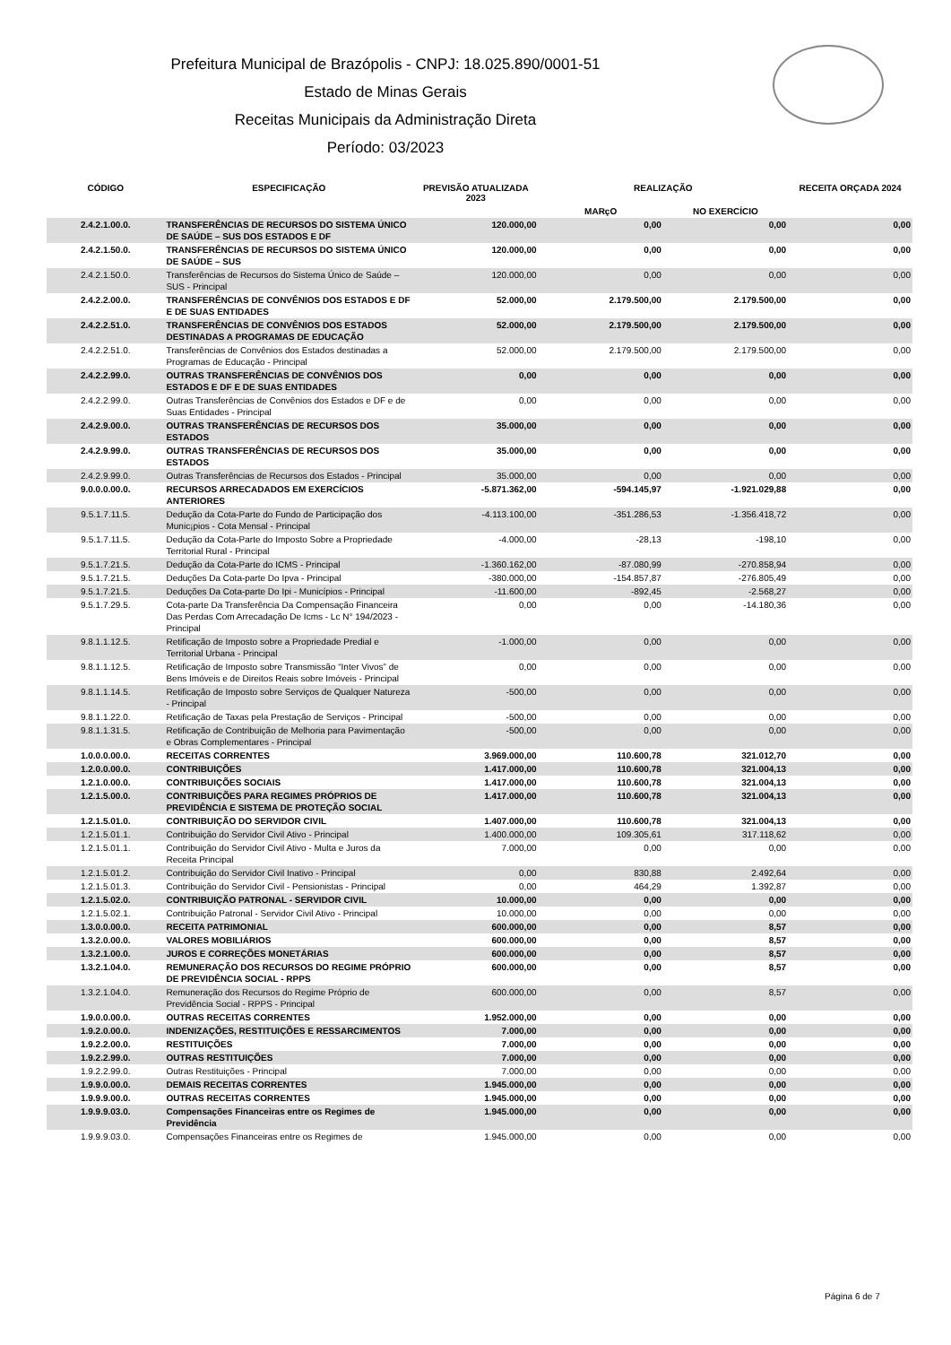Prefeitura Municipal de Brazópolis - CNPJ: 18.025.890/0001-51
Estado de Minas Gerais
Receitas Municipais da Administração Direta
Período: 03/2023
| CÓDIGO | ESPECIFICAÇÃO | PREVISÃO ATUALIZADA 2023 | REALIZAÇÃO | | RECEITA ORÇADA 2024 |
| --- | --- | --- | --- | --- | --- |
| | | | MARçO | NO EXERCÍCIO | |
| 2.4.2.1.00.0. | TRANSFERÊNCIAS DE RECURSOS DO SISTEMA ÚNICO DE SAÚDE – SUS DOS ESTADOS E DF | 120.000,00 | 0,00 | 0,00 | 0,00 |
| 2.4.2.1.50.0. | TRANSFERÊNCIAS DE RECURSOS DO SISTEMA ÚNICO DE SAÚDE – SUS | 120.000,00 | 0,00 | 0,00 | 0,00 |
| 2.4.2.1.50.0. | Transferências de Recursos do Sistema Único de Saúde – SUS - Principal | 120.000,00 | 0,00 | 0,00 | 0,00 |
| 2.4.2.2.00.0. | TRANSFERÊNCIAS DE CONVÊNIOS DOS ESTADOS E DF E DE SUAS ENTIDADES | 52.000,00 | 2.179.500,00 | 2.179.500,00 | 0,00 |
| 2.4.2.2.51.0. | TRANSFERÊNCIAS DE CONVÊNIOS DOS ESTADOS DESTINADAS A PROGRAMAS DE EDUCAÇÃO | 52.000,00 | 2.179.500,00 | 2.179.500,00 | 0,00 |
| 2.4.2.2.51.0. | Transferências de Convênios dos Estados destinadas a Programas de Educação - Principal | 52.000,00 | 2.179.500,00 | 2.179.500,00 | 0,00 |
| 2.4.2.2.99.0. | OUTRAS TRANSFERÊNCIAS DE CONVÊNIOS DOS ESTADOS E DF E DE SUAS ENTIDADES | 0,00 | 0,00 | 0,00 | 0,00 |
| 2.4.2.2.99.0. | Outras Transferências de Convênios dos Estados e DF e de Suas Entidades - Principal | 0,00 | 0,00 | 0,00 | 0,00 |
| 2.4.2.9.00.0. | OUTRAS TRANSFERÊNCIAS DE RECURSOS DOS ESTADOS | 35.000,00 | 0,00 | 0,00 | 0,00 |
| 2.4.2.9.99.0. | OUTRAS TRANSFERÊNCIAS DE RECURSOS DOS ESTADOS | 35.000,00 | 0,00 | 0,00 | 0,00 |
| 2.4.2.9.99.0. | Outras Transferências de Recursos dos Estados - Principal | 35.000,00 | 0,00 | 0,00 | 0,00 |
| 9.0.0.0.00.0. | RECURSOS ARRECADADOS EM EXERCÍCIOS ANTERIORES | -5.871.362,00 | -594.145,97 | -1.921.029,88 | 0,00 |
| 9.5.1.7.11.5. | Dedução da Cota-Parte do Fundo de Participação dos Munic¡pios - Cota Mensal - Principal | -4.113.100,00 | -351.286,53 | -1.356.418,72 | 0,00 |
| 9.5.1.7.11.5. | Dedução da Cota-Parte do Imposto Sobre a Propriedade Territorial Rural - Principal | -4.000,00 | -28,13 | -198,10 | 0,00 |
| 9.5.1.7.21.5. | Dedução da Cota-Parte do ICMS - Principal | -1.360.162,00 | -87.080,99 | -270.858,94 | 0,00 |
| 9.5.1.7.21.5. | Deduções Da Cota-parte Do Ipva - Principal | -380.000,00 | -154.857,87 | -276.805,49 | 0,00 |
| 9.5.1.7.21.5. | Deduções Da Cota-parte Do Ipi - Municípios - Principal | -11.600,00 | -892,45 | -2.568,27 | 0,00 |
| 9.5.1.7.29.5. | Cota-parte Da Transferência Da Compensação Financeira Das Perdas Com Arrecadação De Icms - Lc N° 194/2023 - Principal | 0,00 | 0,00 | -14.180,36 | 0,00 |
| 9.8.1.1.12.5. | Retificação de Imposto sobre a Propriedade Predial e Territorial Urbana - Principal | -1.000,00 | 0,00 | 0,00 | 0,00 |
| 9.8.1.1.12.5. | Retificação de Imposto sobre Transmissão “Inter Vivos” de Bens Imóveis e de Direitos Reais sobre Imóveis - Principal | 0,00 | 0,00 | 0,00 | 0,00 |
| 9.8.1.1.14.5. | Retificação de Imposto sobre Serviços de Qualquer Natureza - Principal | -500,00 | 0,00 | 0,00 | 0,00 |
| 9.8.1.1.22.0. | Retificação de Taxas pela Prestação de Serviços - Principal | -500,00 | 0,00 | 0,00 | 0,00 |
| 9.8.1.1.31.5. | Retificação de Contribuição de Melhoria para Pavimentação e Obras Complementares - Principal | -500,00 | 0,00 | 0,00 | 0,00 |
| 1.0.0.0.00.0. | RECEITAS CORRENTES | 3.969.000,00 | 110.600,78 | 321.012,70 | 0,00 |
| 1.2.0.0.00.0. | CONTRIBUIÇÕES | 1.417.000,00 | 110.600,78 | 321.004,13 | 0,00 |
| 1.2.1.0.00.0. | CONTRIBUIÇÕES SOCIAIS | 1.417.000,00 | 110.600,78 | 321.004,13 | 0,00 |
| 1.2.1.5.00.0. | CONTRIBUIÇÕES PARA REGIMES PRÓPRIOS DE PREVIDÊNCIA E SISTEMA DE PROTEÇÃO SOCIAL | 1.417.000,00 | 110.600,78 | 321.004,13 | 0,00 |
| 1.2.1.5.01.0. | CONTRIBUIÇÃO DO SERVIDOR CIVIL | 1.407.000,00 | 110.600,78 | 321.004,13 | 0,00 |
| 1.2.1.5.01.1. | Contribuição do Servidor Civil Ativo - Principal | 1.400.000,00 | 109.305,61 | 317.118,62 | 0,00 |
| 1.2.1.5.01.1. | Contribuição do Servidor Civil Ativo - Multa e Juros da Receita Principal | 7.000,00 | 0,00 | 0,00 | 0,00 |
| 1.2.1.5.01.2. | Contribuição do Servidor Civil Inativo - Principal | 0,00 | 830,88 | 2.492,64 | 0,00 |
| 1.2.1.5.01.3. | Contribuição do Servidor Civil - Pensionistas - Principal | 0,00 | 464,29 | 1.392,87 | 0,00 |
| 1.2.1.5.02.0. | CONTRIBUIÇÃO PATRONAL - SERVIDOR CIVIL | 10.000,00 | 0,00 | 0,00 | 0,00 |
| 1.2.1.5.02.1. | Contribuição Patronal - Servidor Civil Ativo - Principal | 10.000,00 | 0,00 | 0,00 | 0,00 |
| 1.3.0.0.00.0. | RECEITA PATRIMONIAL | 600.000,00 | 0,00 | 8,57 | 0,00 |
| 1.3.2.0.00.0. | VALORES MOBILIÁRIOS | 600.000,00 | 0,00 | 8,57 | 0,00 |
| 1.3.2.1.00.0. | JUROS E CORREÇÕES MONETÁRIAS | 600.000,00 | 0,00 | 8,57 | 0,00 |
| 1.3.2.1.04.0. | REMUNERAÇÃO DOS RECURSOS DO REGIME PRÓPRIO DE PREVIDÊNCIA SOCIAL - RPPS | 600.000,00 | 0,00 | 8,57 | 0,00 |
| 1.3.2.1.04.0. | Remuneração dos Recursos do Regime Próprio de Previdência Social - RPPS - Principal | 600.000,00 | 0,00 | 8,57 | 0,00 |
| 1.9.0.0.00.0. | OUTRAS RECEITAS CORRENTES | 1.952.000,00 | 0,00 | 0,00 | 0,00 |
| 1.9.2.0.00.0. | INDENIZAÇÕES, RESTITUIÇÕES E RESSARCIMENTOS | 7.000,00 | 0,00 | 0,00 | 0,00 |
| 1.9.2.2.00.0. | RESTITUIÇÕES | 7.000,00 | 0,00 | 0,00 | 0,00 |
| 1.9.2.2.99.0. | OUTRAS RESTITUIÇÕES | 7.000,00 | 0,00 | 0,00 | 0,00 |
| 1.9.2.2.99.0. | Outras Restituições - Principal | 7.000,00 | 0,00 | 0,00 | 0,00 |
| 1.9.9.0.00.0. | DEMAIS RECEITAS CORRENTES | 1.945.000,00 | 0,00 | 0,00 | 0,00 |
| 1.9.9.9.00.0. | OUTRAS RECEITAS CORRENTES | 1.945.000,00 | 0,00 | 0,00 | 0,00 |
| 1.9.9.9.03.0. | Compensações Financeiras entre os Regimes de Previdência | 1.945.000,00 | 0,00 | 0,00 | 0,00 |
| 1.9.9.9.03.0. | Compensações Financeiras entre os Regimes de | 1.945.000,00 | 0,00 | 0,00 | 0,00 |
Página 6 de 7